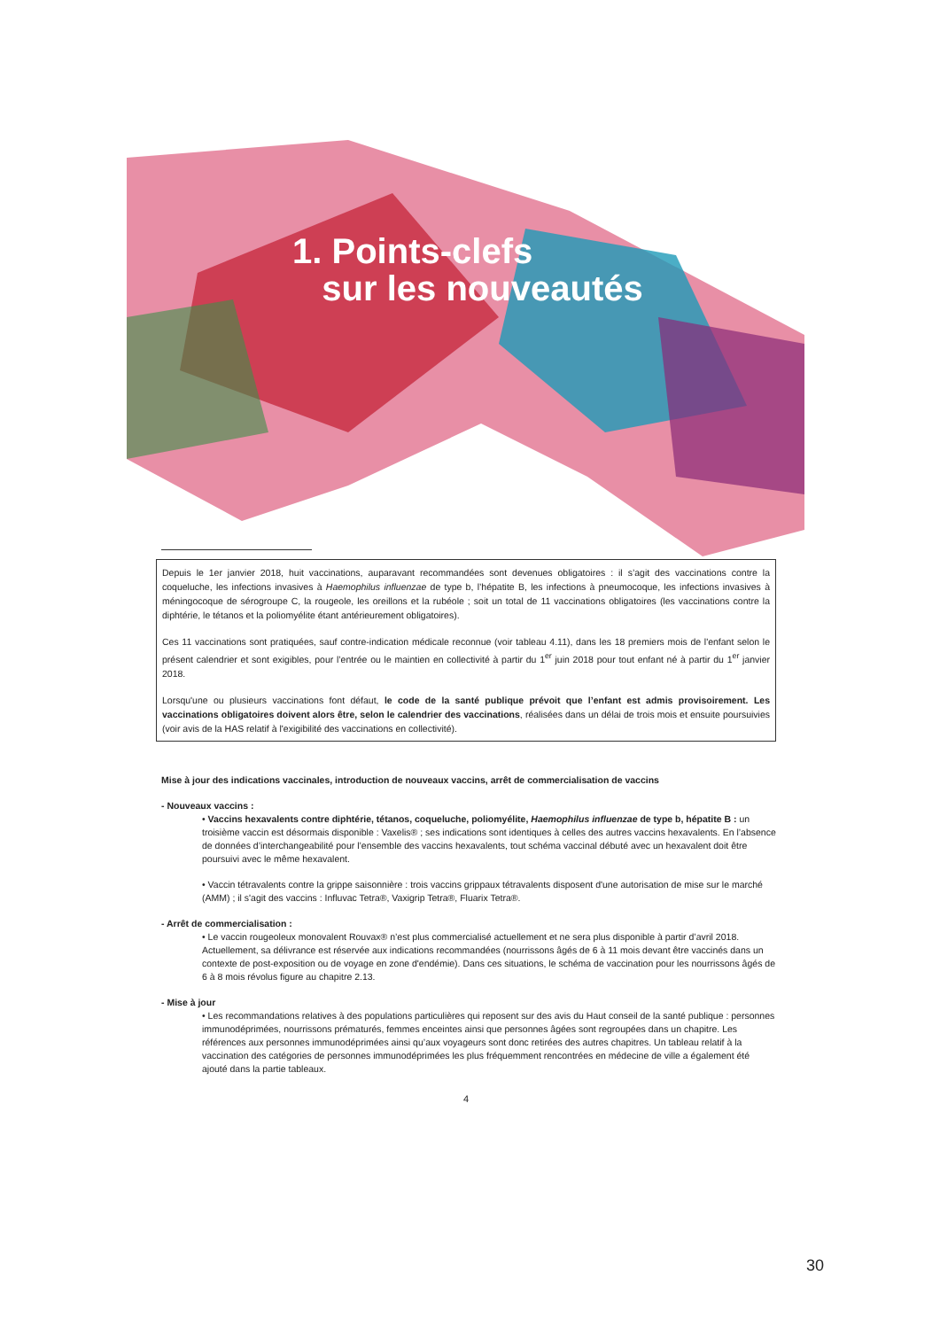1. Points-clefs
sur les nouveautés
Depuis le 1er janvier 2018, huit vaccinations, auparavant recommandées sont devenues obligatoires : il s’agit des vaccinations contre la coqueluche, les infections invasives à Haemophilus influenzae de type b, l’hépatite B, les infections à pneumocoque, les infections invasives à méningocoque de sérogroupe C, la rougeole, les oreillons et la rubéole ; soit un total de 11 vaccinations obligatoires (les vaccinations contre la diphtérie, le tétanos et la poliomyélite étant antérieurement obligatoires).
Ces 11 vaccinations sont pratiquées, sauf contre-indication médicale reconnue (voir tableau 4.11), dans les 18 premiers mois de l'enfant selon le présent calendrier et sont exigibles, pour l’entrée ou le maintien en collectivité à partir du 1<sup>er</sup> juin 2018 pour tout enfant né à partir du 1<sup>er</sup> janvier 2018.
Lorsqu'une ou plusieurs vaccinations font défaut, le code de la santé publique prévoit que l’enfant est admis provisoirement. Les vaccinations obligatoires doivent alors être, selon le calendrier des vaccinations, réalisées dans un délai de trois mois et ensuite poursuivies (voir avis de la HAS relatif à l'exigibilité des vaccinations en collectivité).
Mise à jour des indications vaccinales, introduction de nouveaux vaccins, arrêt de commercialisation de vaccins
- Nouveaux vaccins :
• Vaccins hexavalents contre diphtérie, tétanos, coqueluche, poliomyélite, Haemophilus influenzae de type b, hépatite B : un troisième vaccin est désormais disponible : Vaxelis® ; ses indications sont identiques à celles des autres vaccins hexavalents. En l’absence de données d’interchangeabilité pour l’ensemble des vaccins hexavalents, tout schéma vaccinal débuté avec un hexavalent doit être poursuivi avec le même hexavalent.
• Vaccin tétravalents contre la grippe saisonnière : trois vaccins grippaux tétravalents disposent d'une autorisation de mise sur le marché (AMM) ; il s'agit des vaccins : Influvac Tetra®, Vaxigrip Tetra®, Fluarix Tetra®.
- Arrêt de commercialisation :
• Le vaccin rougeoleux monovalent Rouvax® n’est plus commercialisé actuellement et ne sera plus disponible à partir d’avril 2018. Actuellement, sa délivrance est réservée aux indications recommandées (nourrissons âgés de 6 à 11 mois devant être vaccinés dans un contexte de post-exposition ou de voyage en zone d'endémie). Dans ces situations, le schéma de vaccination pour les nourrissons âgés de 6 à 8 mois révolus figure au chapitre 2.13.
- Mise à jour
• Les recommandations relatives à des populations particulières qui reposent sur des avis du Haut conseil de la santé publique : personnes immunodéprimées, nourrissons prématurés, femmes enceintes ainsi que personnes âgées sont regroupées dans un chapitre. Les références aux personnes immunodéprimées ainsi qu’aux voyageurs sont donc retirées des autres chapitres. Un tableau relatif à la vaccination des catégories de personnes immunodéprimées les plus fréquemment rencontrées en médecine de ville a également été ajouté dans la partie tableaux.
4
30